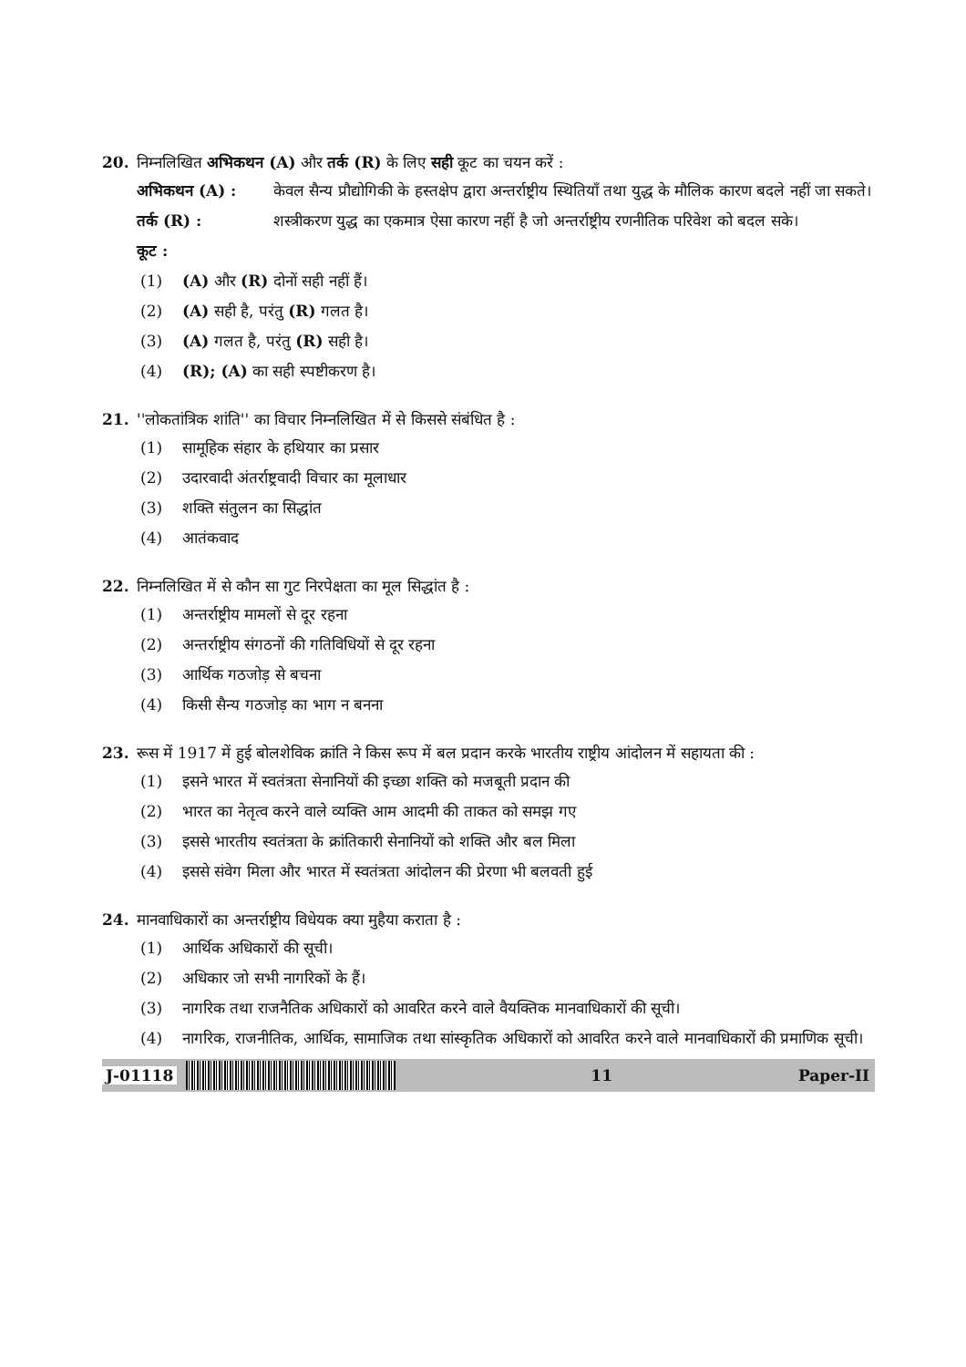20. निम्नलिखित अभिकथन (A) और तर्क (R) के लिए सही कूट का चयन करें :
अभिकथन (A) : केवल सैन्य प्रौद्योगिकी के हस्तक्षेप द्वारा अन्तर्राष्ट्रीय स्थितियाँ तथा युद्ध के मौलिक कारण बदले नहीं जा सकते।
तर्क (R) : शस्त्रीकरण युद्ध का एकमात्र ऐसा कारण नहीं है जो अन्तर्राष्ट्रीय रणनीतिक परिवेश को बदल सके।
कूट :
(1) (A) और (R) दोनों सही नहीं हैं।
(2) (A) सही है, परंतु (R) गलत है।
(3) (A) गलत है, परंतु (R) सही है।
(4) (R); (A) का सही स्पष्टीकरण है।
21. ''लोकतांत्रिक शांति'' का विचार निम्नलिखित में से किससे संबंधित है :
(1) सामूहिक संहार के हथियार का प्रसार
(2) उदारवादी अंतर्राष्ट्रवादी विचार का मूलाधार
(3) शक्ति संतुलन का सिद्धांत
(4) आतंकवाद
22. निम्नलिखित में से कौन सा गुट निरपेक्षता का मूल सिद्धांत है :
(1) अन्तर्राष्ट्रीय मामलों से दूर रहना
(2) अन्तर्राष्ट्रीय संगठनों की गतिविधियों से दूर रहना
(3) आर्थिक गठजोड़ से बचना
(4) किसी सैन्य गठजोड़ का भाग न बनना
23. रूस में 1917 में हुई बोलशेविक क्रांति ने किस रूप में बल प्रदान करके भारतीय राष्ट्रीय आंदोलन में सहायता की :
(1) इसने भारत में स्वतंत्रता सेनानियों की इच्छा शक्ति को मजबूती प्रदान की
(2) भारत का नेतृत्व करने वाले व्यक्ति आम आदमी की ताकत को समझ गए
(3) इससे भारतीय स्वतंत्रता के क्रांतिकारी सेनानियों को शक्ति और बल मिला
(4) इससे संवेग मिला और भारत में स्वतंत्रता आंदोलन की प्रेरणा भी बलवती हुई
24. मानवाधिकारों का अन्तर्राष्ट्रीय विधेयक क्या मुहैया कराता है :
(1) आर्थिक अधिकारों की सूची।
(2) अधिकार जो सभी नागरिकों के हैं।
(3) नागरिक तथा राजनैतिक अधिकारों को आवरित करने वाले वैयक्तिक मानवाधिकारों की सूची।
(4) नागरिक, राजनीतिक, आर्थिक, सामाजिक तथा सांस्कृतिक अधिकारों को आवरित करने वाले मानवाधिकारों की प्रमाणिक सूची।
J-01118 11 Paper-II